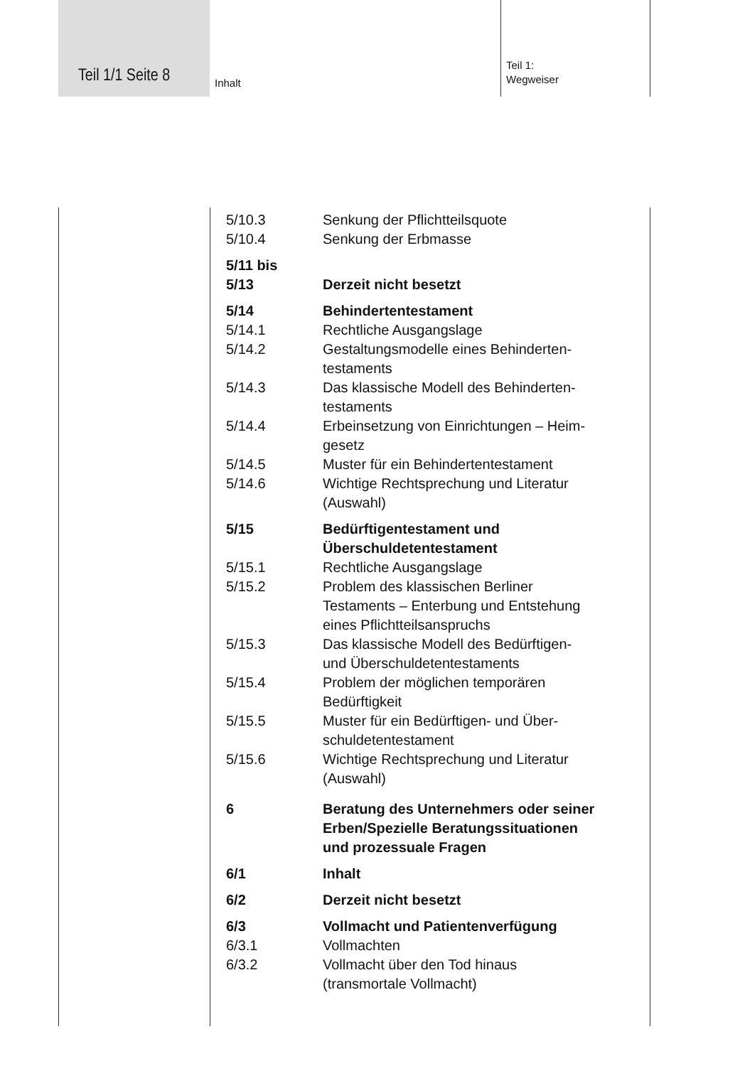Teil 1/1 Seite 8 Inhalt
Teil 1:
Wegweiser
5/10.3 Senkung der Pflichtteilsquote
5/10.4 Senkung der Erbmasse
5/11 bis
5/13 Derzeit nicht besetzt
5/14 Behindertentestament
5/14.1 Rechtliche Ausgangslage
5/14.2 Gestaltungsmodelle eines Behinderten-
testaments
5/14.3 Das klassische Modell des Behinderten-
testaments
5/14.4 Erbeinsetzung von Einrichtungen – Heim-
gesetz
5/14.5 Muster für ein Behindertentestament
5/14.6 Wichtige Rechtsprechung und Literatur
(Auswahl)
5/15 Bedürftigentestament und
Überschuldetentestament
5/15.1 Rechtliche Ausgangslage
5/15.2 Problem des klassischen Berliner
Testaments – Enterbung und Entstehung
eines Pflichtteilsanspruchs
5/15.3 Das klassische Modell des Bedürftigen-
und Überschuldetentestaments
5/15.4 Problem der möglichen temporären
Bedürftigkeit
5/15.5 Muster für ein Bedürftigen- und Über-
schuldetentestament
5/15.6 Wichtige Rechtsprechung und Literatur
(Auswahl)
6 Beratung des Unternehmers oder seiner
Erben/Spezielle Beratungssituationen
und prozessuale Fragen
6/1 Inhalt
6/2 Derzeit nicht besetzt
6/3 Vollmacht und Patientenverfügung
6/3.1 Vollmachten
6/3.2 Vollmacht über den Tod hinaus
(transmortale Vollmacht)